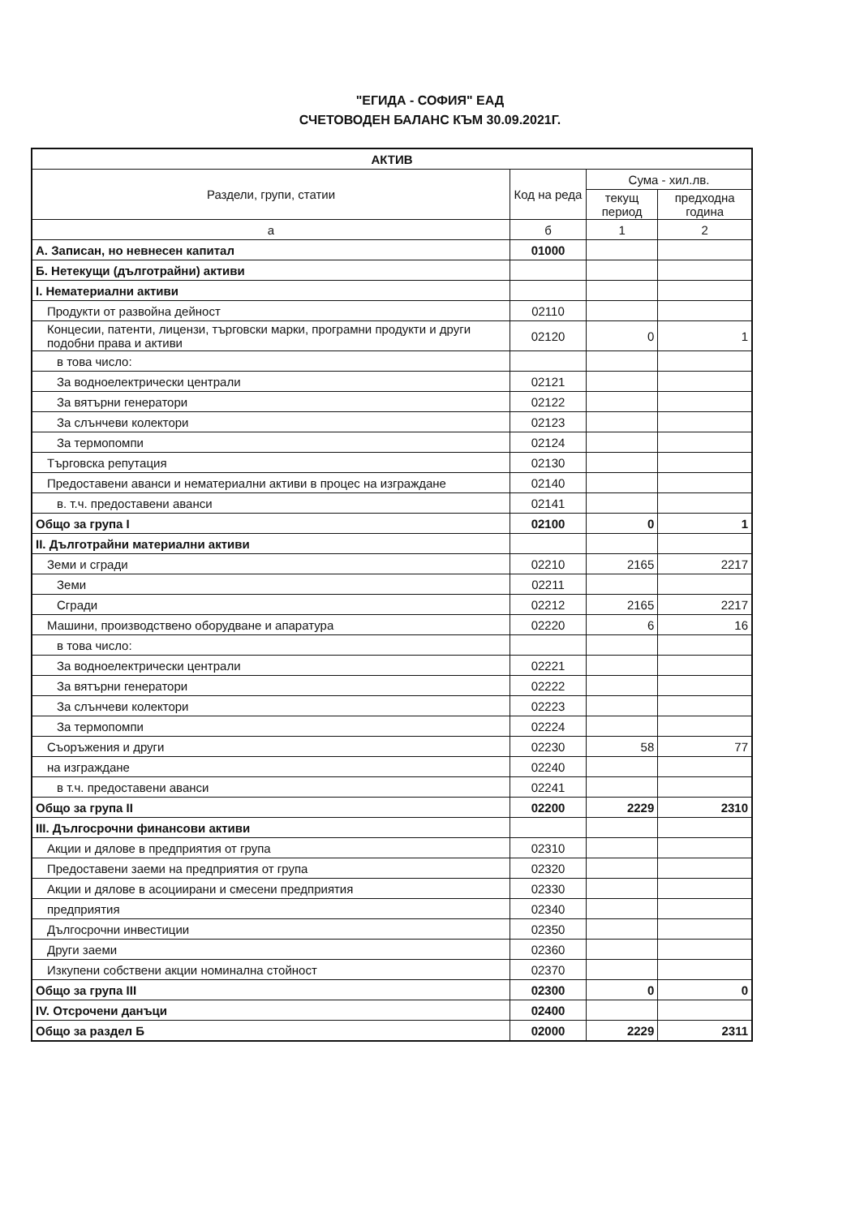"ЕГИДА - СОФИЯ" ЕАД
СЧЕТОВОДЕН БАЛАНС КЪМ 30.09.2021Г.
| АКТИВ | | | |
| --- | --- | --- | --- |
| Раздели, групи, статии | Код на реда | Сума - хил.лв. | |
| | | текущ период | предходна година |
| а | б | 1 | 2 |
| А. Записан, но невнесен капитал | 01000 | | |
| Б. Нетекущи (дълготрайни) активи | | | |
| I. Нематериални активи | | | |
| Продукти от развойна дейност | 02110 | | |
| Концесии, патенти, лицензи, търговски марки, програмни продукти и други подобни права и активи | 02120 | 0 | 1 |
| в това число: | | | |
| За водноелектрически централи | 02121 | | |
| За вятърни генератори | 02122 | | |
| За слънчеви колектори | 02123 | | |
| За термопомпи | 02124 | | |
| Търговска репутация | 02130 | | |
| Предоставени аванси и нематериални активи в процес на изграждане | 02140 | | |
| в. т.ч. предоставени аванси | 02141 | | |
| Общо за група I | 02100 | 0 | 1 |
| II. Дълготрайни материални активи | | | |
| Земи и сгради | 02210 | 2165 | 2217 |
| Земи | 02211 | | |
| Сгради | 02212 | 2165 | 2217 |
| Машини, производствено оборудване и апаратура | 02220 | 6 | 16 |
| в това число: | | | |
| За водноелектрически централи | 02221 | | |
| За вятърни генератори | 02222 | | |
| За слънчеви колектори | 02223 | | |
| За термопомпи | 02224 | | |
| Съоръжения и други | 02230 | 58 | 77 |
| на изграждане | 02240 | | |
| в т.ч. предоставени аванси | 02241 | | |
| Общо за група II | 02200 | 2229 | 2310 |
| III. Дългосрочни финансови активи | | | |
| Акции и дялове в предприятия от група | 02310 | | |
| Предоставени заеми на предприятия от група | 02320 | | |
| Акции и дялове в асоциирани и смесени предприятия | 02330 | | |
| предприятия | 02340 | | |
| Дългосрочни инвестиции | 02350 | | |
| Други заеми | 02360 | | |
| Изкупени собствени акции номинална стойност | 02370 | | |
| Общо за група III | 02300 | 0 | 0 |
| IV. Отсрочени данъци | 02400 | | |
| Общо за раздел Б | 02000 | 2229 | 2311 |